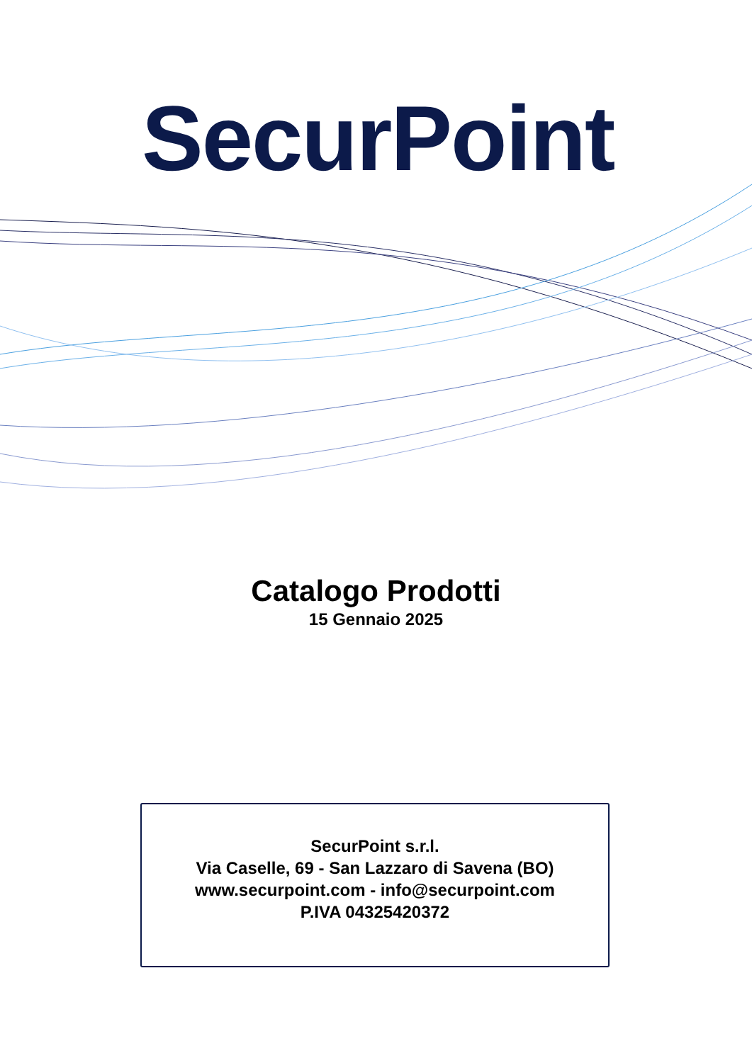SecurPoint
Catalogo Prodotti
15 Gennaio 2025
SecurPoint s.r.l.
Via Caselle, 69 - San Lazzaro di Savena (BO)
www.securpoint.com - info@securpoint.com
P.IVA 04325420372